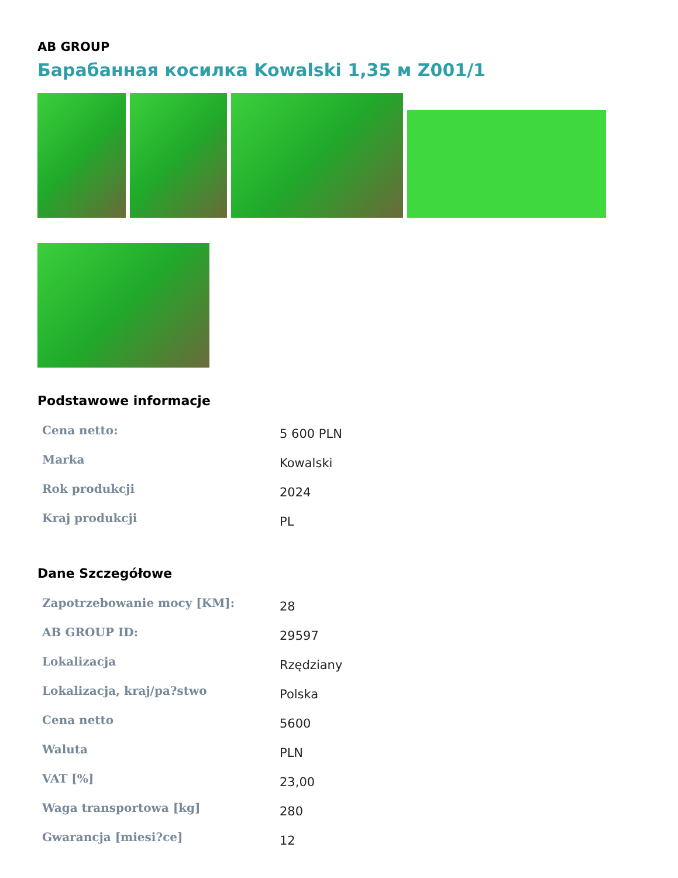AB GROUP
Барабанная косилка Kowalski 1,35 м Z001/1
Podstawowe informacje
| Cena netto: | 5 600 PLN |
| Marka | Kowalski |
| Rok produkcji | 2024 |
| Kraj produkcji | PL |
Dane Szczegółowe
| Zapotrzebowanie mocy [KM]: | 28 |
| AB GROUP ID: | 29597 |
| Lokalizacja | Rzędziany |
| Lokalizacja, kraj/pa?stwo | Polska |
| Cena netto | 5600 |
| Waluta | PLN |
| VAT [%] | 23,00 |
| Waga transportowa [kg] | 280 |
| Gwarancja [miesi?ce] | 12 |